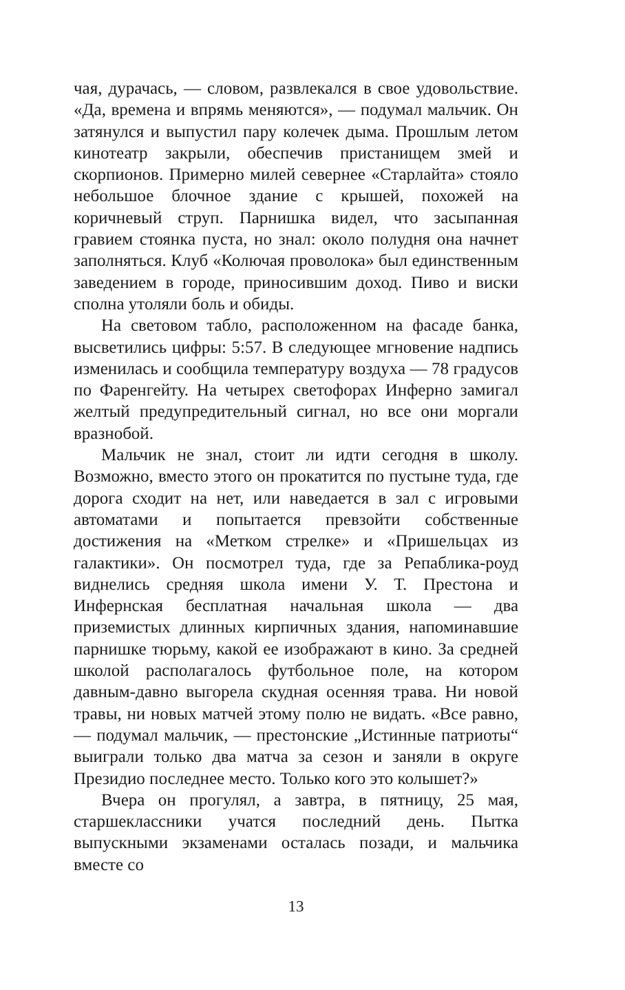чая, дурачась, — словом, развлекался в свое удовольствие. «Да, времена и впрямь меняются», — подумал мальчик. Он затянулся и выпустил пару колечек дыма. Прошлым летом кинотеатр закрыли, обеспечив пристанищем змей и скорпионов. Примерно милей севернее «Старлайта» стояло небольшое блочное здание с крышей, похожей на коричневый струп. Парнишка видел, что засыпанная гравием стоянка пуста, но знал: около полудня она начнет заполняться. Клуб «Колючая проволока» был единственным заведением в городе, приносившим доход. Пиво и виски сполна утоляли боль и обиды.
На световом табло, расположенном на фасаде банка, высветились цифры: 5:57. В следующее мгновение надпись изменилась и сообщила температуру воздуха — 78 градусов по Фаренгейту. На четырех светофорах Инферно замигал желтый предупредительный сигнал, но все они моргали вразнобой.
Мальчик не знал, стоит ли идти сегодня в школу. Возможно, вместо этого он прокатится по пустыне туда, где дорога сходит на нет, или наведается в зал с игровыми автоматами и попытается превзойти собственные достижения на «Метком стрелке» и «Пришельцах из галактики». Он посмотрел туда, где за Репаблика-роуд виднелись средняя школа имени У. Т. Престона и Инфернская бесплатная начальная школа — два приземистых длинных кирпичных здания, напоминавшие парнишке тюрьму, какой ее изображают в кино. За средней школой располагалось футбольное поле, на котором давным-давно выгорела скудная осенняя трава. Ни новой травы, ни новых матчей этому полю не видать. «Все равно, — подумал мальчик, — престонские „Истинные патриоты“ выиграли только два матча за сезон и заняли в округе Президио последнее место. Только кого это колышет?»
Вчера он прогулял, а завтра, в пятницу, 25 мая, старшеклассники учатся последний день. Пытка выпускными экзаменами осталась позади, и мальчика вместе со
13